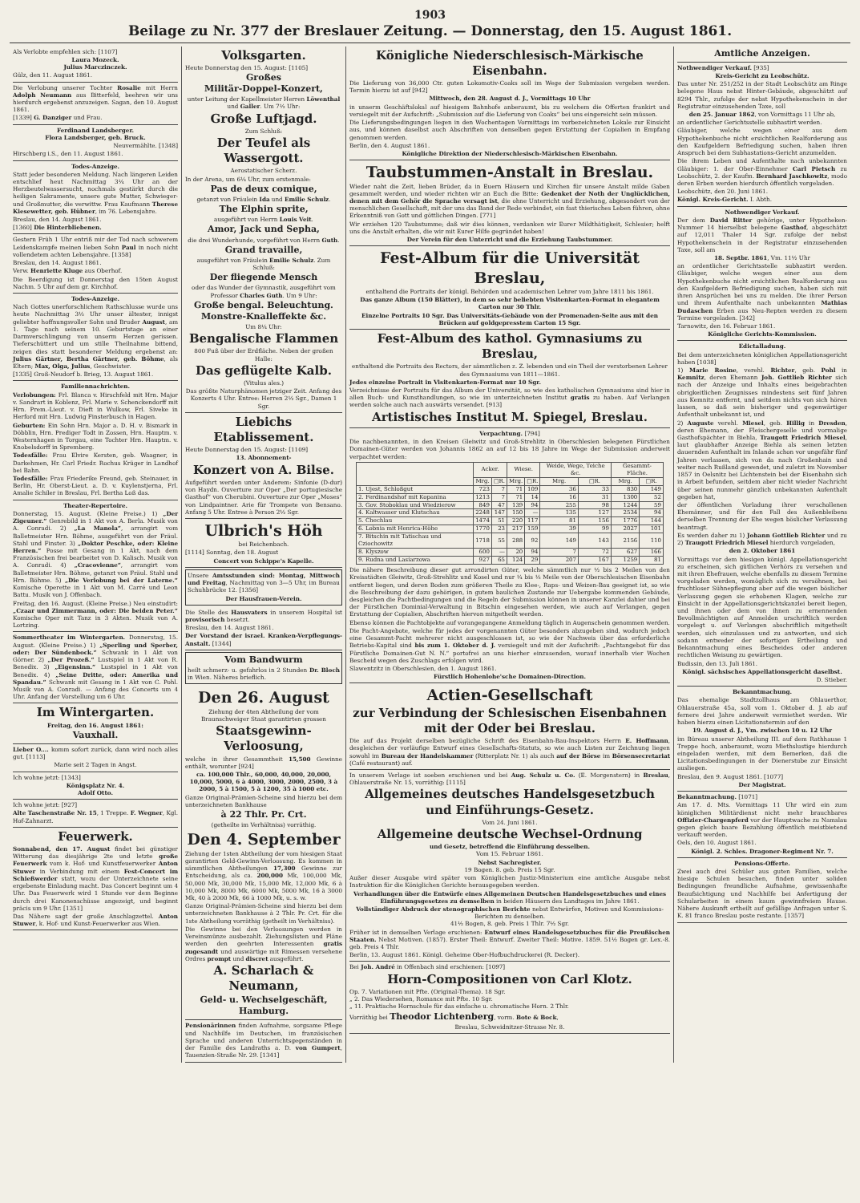1903
Beilage zu Nr. 377 der Breslauer Zeitung. — Donnerstag, den 15. August 1861.
Als Verlobte empfehlen sich: [1107]
Laura Mozeck.
Julius Marczinczek.
Gülz, den 11. August 1861.
Die Verlobung unserer Tochter Rosalie mit Herrn Adolph Neumann aus Bitterfeld, beehren wir uns hierdurch ergebenst anzuzeigen. Sagan, den 10. August 1861.
[1339] G. Danziger und Frau.
Ferdinand Landsberger.
Flora Landsberger, geb. Bruck.
Neuvermählte. [1348]
Hirschberg i.S., den 11. August 1861.
Todes-Anzeige.
Statt jeder besonderen Meldung. Nach längeren Leiden entschlief heut Nachmittag 3¼ Uhr an der Herzbeutelwassersucht, nochmals gestärkt durch die heiligen Sakramente, unsere gute Mutter, Schwieger- und Großmutter, die verwittw. Frau Kaufmann Therese Kiesewetter, geb. Hübner, im 76. Lebensjahre.
Breslau, den 14. August 1861.
[1360] Die Hinterbliebenen.
Gestern Früh 1 Uhr entriß mir der Tod nach schwerem Leidenskampfe meinen lieben Sohn Paul in noch nicht vollendetem achten Lebensjahre. [1358]
Breslau, den 14. August 1861.
Verw. Henriette Kluge aus Oberhof.
Die Beerdigung ist Donnerstag den 15ten August Nachm. 5 Uhr auf dem gr. Kirchhof.
Todes-Anzeige.
Nach Gottes unerforschlichem Rathschlusse wurde uns heute Nachmittag 3½ Uhr unser ältester, innigst geliebter hoffnungsvoller Sohn und Bruder August, am 1. Tage nach seinem 10. Geburtstage an einer Darmverschlingung von unserm Herzen gerissen. Tiefer­schüttert und um stille Theilnahme bittend, zeigen dies statt besonderer Meldung ergebenst an: Julius Gärtner, Bertha Gärtner, geb. Böhme, als Eltern; Max, Olga, Julius, Geschwister.
[1335] Groß-Neudorf b. Brieg, 13. August 1861.
Familiennachrichten.
Verlobungen: Frl. Blanca v. Hirschfeld mit Hrn. Major v. Sandrart in Koblenz, Frl. Marie v. Schenckendorff mit Hrn. Prem.-Lieut. v. Dieft in Wulkow, Frl. Siveke in Herford mit Hrn. Ludwig Finsterbusch in Hagen.
Geburten: Ein Sohn Hrn. Major a. D. H. v. Bismark in Döbblin, Hrn. Prediger Todt in Zossen, Hrn. Hauptm. v. Westernhagen in Torgau, eine Tochter Hrn. Hauptm. v. Knobelsdorff in Spremberg.
Todesfälle: Frau Elvire Kersten, geb. Waagner, in Darkehmen, Hr. Carl Friedr. Rochus Krüger in Landhof bei Bahn.
Todesfälle: Frau Friederike Freund, geb. Steinauer, in Berlin, Hr. Oberst-Lieut. a. D. v. Kuylenstjerna, Frl. Amalie Schiler in Breslau, Frl. Bertha Loß das.
Theater-Repertoire.
Donnerstag, 15. August. (Kleine Preise.) 1) „Der Zigeuner.“ Genrebild in 1 Akt von A. Berla. Musik von A. Conradi. 2) „La Manola“, arrangirt vom Balletmeister Hrn. Böhme, ausgeführt von der Fräul. Stahl und Finster. 3) „Doktor Peschke, oder: Kleine Herren.“ Posse mit Gesang in 1 Akt, nach dem Französischen frei bearbeitet von D. Kalisch. Musik von A. Conradi. 4) „Cracovienne“, arrangirt vom Balletmeister Hrn. Böhme, getanzt von Fräul. Stahl und Hrn. Böhme. 5) „Die Verlobung bei der Laterne.“ Komische Operette in 1 Akt von M. Carré und Leon Battu. Musik von J. Offenbach.
Freitag, den 16. August. (Kleine Preise.) Neu einstudirt: „Czaar und Zimmermann, oder: Die beiden Peter.“ Komische Oper mit Tanz in 3 Akten. Musik von A. Lortzing.
Sommertheater im Wintergarten. Donnerstag, 15. August. (Kleine Preise.) 1) „Sperling und Sperber, oder: Der Sündenbock.“ Schwank in 1 Akt von Görner. 2) „Der Prozeß.“ Lustspiel in 1 Akt von R. Benedix. 3) „Eigensinn.“ Lustspiel in 1 Akt von Benedix. 4) „Seine Dritte, oder: Amerika und Spandau.“ Schwank mit Gesang in 1 Akt von C. Pohl. Musik von A. Conradi. — Anfang des Concerts um 4 Uhr. Anfang der Vorstellung um 6 Uhr.
Im Wintergarten.
Freitag, den 16. August 1861:
Vauxhall.
Lieber O.... komm sofort zurück, dann wird noch alles gut. [1113]
Marie seit 2 Tagen in Angst.
Ich wohne jetzt: [1343]
Königsplatz Nr. 4.
Adolf Otto.
Ich wohne jetzt: [927]
Alte Taschenstraße Nr. 15, 1 Treppe. F. Wegner, Kgl. Hof-Zahnarzt.
Feuerwerk.
Sonnabend, den 17. August findet bei günstiger Witterung das diesjährige 2te und letzte große Feuerwerk vom k. Hof- und Kunstfeuerwerker Anton Stuwer in Verbindung mit einem Fest-Concert im Schießwerder statt, wozu der Unterzeichnete seine ergebenste Einladung macht. Das Concert beginnt um 4 Uhr. Das Feuerwerk wird 1 Stunde vor dem Beginne durch drei Kanonenschüsse angezeigt, und beginnt präcis um 9 Uhr. [1351]
Das Nähere sagt der große Anschlagzettel. Anton Stuwer, k. Hof- und Kunst-Feuerwerker aus Wien.
Volksgarten.
Heute Donnerstag den 15. August: [1105]
Großes
Militär-Doppel-Konzert,
unter Leitung der Kapellmeister Herren Löwenthal und Galler. Um 7½ Uhr:
Große Luftjagd.
Zum Schluß:
Der Teufel als Wassergott.
Aerostatischer Scherz.
In der Arena, um 6¼ Uhr, zum erstenmale:
Pas de deux comique,
getanzt von Fräulein Ida und Emilie Schulz.
The Elphin sprite,
ausgeführt von Herrn Louis Veit.
Amor, Jack und Sepha,
die drei Wunderhunde, vorgeführt von Herrn Guth.
Grand travaille,
ausgeführt von Fräulein Emilie Schulz. Zum Schluß:
Der fliegende Mensch
oder das Wunder der Gymnastik, ausgeführt vom Professor Charles Guth. Um 9 Uhr:
Große bengal. Beleuchtung.
Monstre-Knalleffekte &c.
Um 8¼ Uhr:
Bengalische Flammen
800 Fuß über der Erdfläche. Neben der großen Halle:
Das geflügelte Kalb.
(Vitulus ales.)
Das größte Naturphänomen jetziger Zeit. Anfang des Konzerts 4 Uhr. Entree: Herren 2½ Sgr., Damen 1 Sgr.
Liebichs Etablissement.
Heute Donnerstag den 15. August: [1109]
13. Abonnement-
Konzert von A. Bilse.
Aufgeführt werden unter Anderem: Sinfonie (D-dur) von Haydn. Ouverture zur Oper „Der portugiesische Gasthof“ von Cherubini. Ouverture zur Oper „Moses“ von Lindpaintner. Arie für Trompete von Bensano. Anfang 5 Uhr. Entree à Person 2½ Sgr.
Ulbrich's Höh
bei Reichenbach.
[1114] Sonntag, den 18. August
Concert von Schippe's Kapelle.
Unsere Amtsstunden sind: Montag, Mittwoch und Freitag, Nachmittag von 3—5 Uhr, im Bureau Schuhbrücke 12. [1356]
Der Hausfrauen-Verein.
Die Stelle des Hausvaters in unserem Hospital ist provisorisch besetzt.
Breslau, den 14. August 1861.
Der Vorstand der israel. Kranken-Verpflegungs-Anstalt. [1344]
Vom Bandwurm
heilt schmerz- u. gefahrlos in 2 Stunden Dr. Bloch in Wien. Näheres brieflich.
Den 26. August
Ziehung der 4ten Abtheilung der vom Braunschweiger Staat garantirten grossen
Staatsgewinn-Verloosung,
welche in ihrer Gesammtheit 15,500 Gewinne enthält, worunter [924]
ca. 100,000 Thlr., 60,000, 40,000, 20,000, 10,000, 5000, 6 à 4000, 3000, 2000, 2500, 3 à 2000, 5 à 1500, 5 à 1200, 35 à 1000 etc.
Ganze Original-Prämien-Scheine sind hierzu bei dem unterzeichneten Bankhause
à 22 Thlr. Pr. Crt.
(getheilte im Verhältniss) vorräthig.
Den 4. September
Ziehung der 1sten Abtheilung der vom hiesigen Staat garantirten Geld-Gewinn-Verloosung. Es kommen in sämmtlichen Abtheilungen 17,300 Gewinne zur Entscheidung, als ca. 200,000 Mk, 100,000 Mk, 50,000 Mk, 30,000 Mk, 15,000 Mk, 12,000 Mk, 6 à 10,000 Mk, 8000 Mk, 6000 Mk, 5000 Mk, 16 à 3000 Mk, 40 à 2000 Mk, 66 à 1000 Mk, u. s. w.
Ganze Original-Prämien-Scheine sind hierzu bei dem unterzeichneten Bankhause à 2 Thlr. Pr. Crt. für die 1ste Abtheilung vorräthig (getheilt im Verhältniss).
Die Gewinne bei den Verloosungen werden in Vereinsmünze ausbezahlt. Ziehungslisten und Pläne werden den geehrten Interessenten gratis zugesandt und auswärtige mit Rimessen versehene Ordres prompt und discret ausgeführt.
A. Scharlach & Neumann,
Geld- u. Wechselgeschäft, Hamburg.
Pensionärinnen finden Aufnahme, sorgsame Pflege und Nachhilfe im Deutschen, im französischen Sprache und anderen Unterrichtsgegenständen in der Familie des Landraths a. D. von Gumpert, Tauenzien-Straße Nr. 29. [1341]
Königliche Niederschlesisch-Märkische Eisenbahn.
Die Lieferung von 36,000 Ctr. guten Lokomotiv-Coaks soll im Wege der Submission vergeben werden. Termin hierzu ist auf [942]
Mittwoch, den 28. August d. J., Vormittags 10 Uhr
in unserm Geschäftslokal auf hiesigem Bahnhofe anberaumt, bis zu welchem die Offerten frankirt und versiegelt mit der Aufschrift: „Submission auf die Lieferung von Coaks“ bei uns eingereicht sein müssen.
Die Lieferungsbedingungen liegen in den Wochentagen Vormittags im vorbezeichneten Lokale zur Einsicht aus, und können daselbst auch Abschriften von denselben gegen Erstattung der Copialien in Empfang genommen werden.
Berlin, den 4. August 1861.
Königliche Direktion der Niederschlesisch-Märkischen Eisenbahn.
Taubstummen-Anstalt in Breslau.
Wieder naht die Zeit, lieben Brüder, da in Euern Häusern und Kirchen für unsere Anstalt milde Gaben gesammelt werden, und wieder richten wir an Euch die Bitte: Gedenket der Noth der Unglücklichen, denen mit dem Gehör die Sprache versagt ist, die ohne Unterricht und Erziehung, abgesondert von der menschlichen Gesellschaft, mit der uns das Band der Rede verbindet, ein fast thierisches Leben führen, ohne Erkenntniß von Gott und göttlichen Dingen. [771]
Wir erziehen 120 Taubstumme; daß wir dies können, verdanken wir Eurer Mildthätigkeit, Schlesier; helft uns die Anstalt erhalten, die wir mit Eurer Hilfe gegründet haben!
Der Verein für den Unterricht und die Erziehung Taubstummer.
Fest-Album für die Universität Breslau,
enthaltend die Portraits der königl. Behörden und academischen Lehrer vom Jahre 1811 bis 1861.
Das ganze Album (150 Blätter), in dem so sehr beliebten Visitenkarten-Format in elegantem Carton nur 30 Thlr.
Einzelne Portraits 10 Sgr. Das Universitäts-Gebäude von der Promenaden-Seite aus mit den Brücken auf goldgepresstem Carton 15 Sgr.
Fest-Album des kathol. Gymnasiums zu Breslau,
enthaltend die Portraits des Rectors, der sämmtlichen z. Z. lebenden und ein Theil der verstorbenen Lehrer des Gymnasiums von 1811—1861.
Jedes einzelne Portrait in Visitenkarten-Format nur 10 Sgr.
Verzeichnisse der Portraits für das Album der Universität, so wie des katholischen Gymnasiums sind hier in allen Buch- und Kunsthandlungen, so wie im unterzeichneten Institut gratis zu haben. Auf Verlangen werden solche auch nach auswärts versendet. [913]
Artistisches Institut M. Spiegel, Breslau.
Verpachtung. [794]
Die nachbenannten, in den Kreisen Gleiwitz und Groß-Strehlitz in Oberschlesien belegenen Fürstlichen Domainen-Güter werden von Johannis 1862 an auf 12 bis 18 Jahre im Wege der Submission anderweit verpachtet werden:
| | Acker. | | Wiese. | | Weide, Wege, Teiche &c. | | Gesammt-Fläche. | |
| --- | --- | --- | --- | --- | --- | --- | --- | --- |
| | Mrg. | □R. | Mrg. | □R. | Mrg. | □R. | Mrg. | □R. |
| 1. Ujest, Schloßgut | 723 | 7 | 71 | 109 | 36 | 33 | 830 | 149 |
| 2. Ferdinandshof mit Kopanina | 1213 | 7 | 71 | 14 | 16 | 31 | 1300 | 52 |
| 3. Gov. Stoboklau und Wiedzierow | 849 | 47 | 139 | 94 | 255 | 98 | 1244 | 59 |
| 4. Kaltwasser und Klutschau | 2248 | 147 | 150 | — | 135 | 127 | 2534 | 94 |
| 5. Chechlau | 1474 | 51 | 220 | 117 | 81 | 156 | 1776 | 144 |
| 6. Lobnia mit Henrica-Höhe | 1770 | 23 | 217 | 159 | 39 | 99 | 2027 | 101 |
| 7. Bitschin mit Tatischau und Cziochowitz | 1718 | 55 | 288 | 92 | 149 | 143 | 2156 | 110 |
| 8. Klyszow | 600 | — | 20 | 94 | 7 | 72 | 627 | 166 |
| 9. Rudna und Lasiarzowa | 927 | 65 | 124 | 29 | 207 | 167 | 1259 | 81 |
Die nähere Beschreibung dieser gut arrondirten Güter, welche sämmtlich nur ½ bis 2 Meilen von den Kreisstädten Gleiwitz, Groß-Strehlitz und Kosel und nur ¼ bis ½ Meile von der Oberschlesischen Eisenbahn entfernt liegen, und deren Boden zum größeren Theile zu Klee-, Raps- und Weizen-Bau geeignet ist, so wie die Beschreibung der dazu gehörigen, in gutem baulichen Zustande zur Uebergabe kommenden Gebäude, desgleichen die Pachtbedingungen und die Regeln der Submission können in unserer Kanzlei dahier und bei der Fürstlichen Dominial-Verwaltung in Bitschin eingesehen werden, wie auch auf Verlangen, gegen Erstattung der Copialien, Abschriften hiervon mitgetheilt werden.
Ebenso können die Pachtobjekte auf vorangegangene Anmeldung täglich in Augenschein genommen werden.
Die Pacht-Angebote, welche für jedes der vorgenannten Güter besonders abzugeben sind, wodurch jedoch eine Gesammt-Pacht mehrerer nicht ausgeschlossen ist, so wie der Nachweis über das erforderliche Betriebs-Kapital sind bis zum 1. Oktober d. J. versiegelt und mit der Aufschrift: „Pachtangebot für das Fürstliche Domainen-Gut N. N.“ portofrei an uns hierher einzusenden, worauf innerhalb vier Wochen Bescheid wegen des Zuschlags erfolgen wird.
Slawentzitz in Oberschlesien, den 1. August 1861.
Fürstlich Hohenlohe'sche Domainen-Direction.
Actien-Gesellschaft
zur Verbindung der Schlesischen Eisenbahnen mit der Oder bei Breslau.
Die auf das Projekt derselben bezügliche Schrift des Eisenbahn-Bau-Inspektors Herrn E. Hoffmann, desgleichen der vorläufige Entwurf eines Gesellschafts-Statuts, so wie auch Listen zur Zeichnung liegen sowohl im Bureau der Handelskammer (Ritterplatz Nr. 1) als auch auf der Börse im Börsensecretariat (Café restaurant) auf.
In unserem Verlage ist soeben erschienen und bei Aug. Schulz u. Co. (E. Morgenstern) in Breslau, Ohlauerstraße Nr. 15, vorräthig: [1115]
Allgemeines deutsches Handelsgesetzbuch
und Einführungs-Gesetz.
Vom 24. Juni 1861.
Allgemeine deutsche Wechsel-Ordnung
und Gesetz, betreffend die Einführung desselben.
Vom 15. Februar 1861.
Nebst Sachregister.
19 Bogen. 8. geb. Preis 15 Sgr.
Außer dieser Ausgabe wird später vom Königlichen Justiz-Ministerium eine amtliche Ausgabe nebst Instruktion für die Königlichen Gerichte herausgegeben werden.
Verhandlungen über die Entwürfe eines Allgemeinen Deutschen Handelsgesetzbuches und eines Einführungsgesetzes zu demselben in beiden Häusern des Landtages im Jahre 1861.
Vollständiger Abdruck der stenographischen Berichte nebst Entwürfen, Motiven und Kommissions-Berichten zu denselben.
41½ Bogen, 8. geb. Preis 1 Thlr. 7½ Sgr.
Früher ist in demselben Verlage erschienen: Entwurf eines Handelsgesetzbuches für die Preußischen Staaten. Nebst Motiven. (1857). Erster Theil: Entwurf. Zweiter Theil: Motive. 1859. 51½ Bogen gr. Lex.-8. geb. Preis 4 Thlr.
Berlin, 13. August 1861. Königl. Geheime Ober-Hofbuchdruckerei (R. Decker).
Bei Joh. André in Offenbach sind erschienen: [1097]
Horn-Compositionen von Carl Klotz.
Op. 7. Variationen mit Pfte. (Original-Thema). 18 Sgr.
„ 2. Das Wiedersehen, Romance mit Pfte. 10 Sgr.
„ 11. Praktische Hornschule für das einfache u. chromatische Horn. 2 Thlr.
Vorräthig bei Theodor Lichtenberg, vorm. Bote & Bock,
Breslau, Schweidnitzer-Strasse Nr. 8.
Amtliche Anzeigen.
Nothwendiger Verkauf. [935]
Kreis-Gericht zu Leobschütz.
Das unter Nr. 251/252 in der Stadt Leobschütz am Ringe belegene Haus nebst Hinter-Gebäude, abgeschätzt auf 8294 Thlr., zufolge der nebst Hypothekenschein in der Registratur einzusehenden Taxe, soll
den 25. Januar 1862, von Vormittags 11 Uhr ab,
an ordentlicher Gerichtsstelle subhastirt werden.
Gläubiger, welche wegen einer aus dem Hypothekenbuche nicht ersichtlichen Realforderung aus den Kaufgeldern Befriedigung suchen, haben ihren Anspruch bei dem Subhastations-Gericht anzumelden.
Die ihrem Leben und Aufenthalte nach unbekannten Gläubiger: 1. der Ober-Einnehmer Carl Pietsch zu Leobschütz, 2. der Kaufm. Bernhard Jaschkowitz, modo deren Erben werden hierdurch öffentlich vorgeladen.
Leobschütz, den 20. Juni 1861.
Königl. Kreis-Gericht. I. Abth.
Nothwendiger Verkauf.
Der dem David Ritter gehörige, unter Hypotheken-Nummer 14 hierselbst belegene Gasthof, abgeschätzt auf 12,011 Thaler 14 Sgr. zufolge der nebst Hypothekenschein in der Registratur einzusehenden Taxe, soll am
18. Septbr. 1861, Vm. 11½ Uhr
an ordentlicher Gerichtsstelle subhastirt werden. Gläubiger, welche wegen einer aus dem Hypothekenbuche nicht ersichtlichen Realforderung aus den Kaufgeldern Befriedigung suchen, haben sich mit ihren Ansprüchen bei uns zu melden. Die ihrer Person und ihrem Aufenthalte nach unbekannten Mathias Dudaschen Erben aus Neu-Repten werden zu diesem Termine vorgeladen. [342]
Tarnowitz, den 16. Februar 1861.
Königliche Gerichts-Kommission.
Edictalladung.
Bei dem unterzeichneten königlichen Appellationsgericht haben [1038]
1) Marie Rosine, verehl. Richter, geb. Pohl in Kemnitz, deren Ehemann Joh. Gottlieb Richter sich nach der Anzeige und Inhalts eines beigebrachten obrigkeitlichen Zeugnisses mindestens seit fünf Jahren aus Kemnitz entfernt, und seitdem nichts von sich hören lassen, so daß sein bisheriger und gegenwärtiger Aufenthalt unbekannt ist, und
2) Auguste verehl. Miesel, geb. Hillig in Dresden, deren Ehemann, der Fleischergeselle und vormalige Gasthofspächter in Biehla, Traugott Friedrich Miesel, laut glaubhafter Anzeige Biehla als seinen letzten dauernden Aufenthalt im Inlande schon vor ungefähr fünf Jahren verlassen, sich von da nach Großenhain und weiter nach Rußland gewendet, und zuletzt im November 1857 in Oelsnitz bei Lichtenstein bei der Eisenbahn sich in Arbeit befunden, seitdem aber nicht wieder Nachricht über seinen nunmehr gänzlich unbekannten Aufenthalt gegeben hat,
der öffentlichen Vorladung ihrer verschollenen Ehemänner, und für den Fall des Außenbleibens derselben Trennung der Ehe wegen böslicher Verlassung beantragt.
Es werden daher zu 1) Johann Gottlieb Richter und zu 2) Traugott Friedrich Miesel hierdurch vorgeladen,
den 2. Oktober 1861
Vormittags vor dem hiesigen königl. Appellationsgericht zu erscheinen, sich gütlichen Verhörs zu versehen und mit ihren Ehefrauen, welche ebenfalls zu diesem Termine vorgeladen werden, womöglich sich zu versöhnen, bei fruchtloser Sühnepflegung aber auf die wegen böslicher Verlassung gegen sie erhobenen Klagen, welche zur Einsicht in der Appellationsgerichtskanzlei bereit liegen, und ihnen oder dem von ihnen zu ernennenden Bevollmächtigten auf Anmelden urschriftlich werden vorgelegt u. auf Verlangen abschriftlich mitgetheilt werden, sich einzulassen und zu antworten, und sich sodann entweder der sofortigen Ertheilung und Bekanntmachung eines Bescheides oder anderen rechtlichen Weisung zu gewärtigen.
Budissin, den 13. Juli 1861.
Königl. sächsisches Appellationsgericht daselbst.
D. Stieber.
Bekanntmachung.
Das ehemalige Stadtzollhaus am Ohlauerthor, Ohlauerstraße 45a, soll vom 1. Oktober d. J. ab auf fernere drei Jahre anderweit vermiethet werden. Wir haben hierzu einen Licitationstermin auf den
19. August d. J., Vm. zwischen 10 u. 12 Uhr
im Büreau unserer Abtheilung III. auf dem Rathhause 1 Treppe hoch, anberaumt, wozu Miethslustige hierdurch eingeladen werden, mit dem Bemerken, daß die Licitationsbedingungen in der Dienerstube zur Einsicht ausliegen.
Breslau, den 9. August 1861. [1077]
Der Magistrat.
Bekanntmachung. [1071]
Am 17. d. Mts. Vormittags 11 Uhr wird ein zum königlichen Militärdienst nicht mehr brauchbares Offizier-Chargenpferd vor der Hauptwache zu Namslau gegen gleich baare Bezahlung öffentlich meistbietend verkauft werden.
Oels, den 10. August 1861.
Königl. 2. Schles. Dragoner-Regiment Nr. 7.
Pensions-Offerte.
Zwei auch drei Schüler aus guten Familien, welche hiesige Schulen besuchen, finden unter soliden Bedingungen freundliche Aufnahme, gewissenhafte Beaufsichtigung und Nachhilfe bei Anfertigung der Schularbeiten in einem kaum gewinnfreiem Hause. Nähere Auskunft ertheilt auf gefällige Anfragen unter S. K. 81 franco Breslau poste restante. [1357]